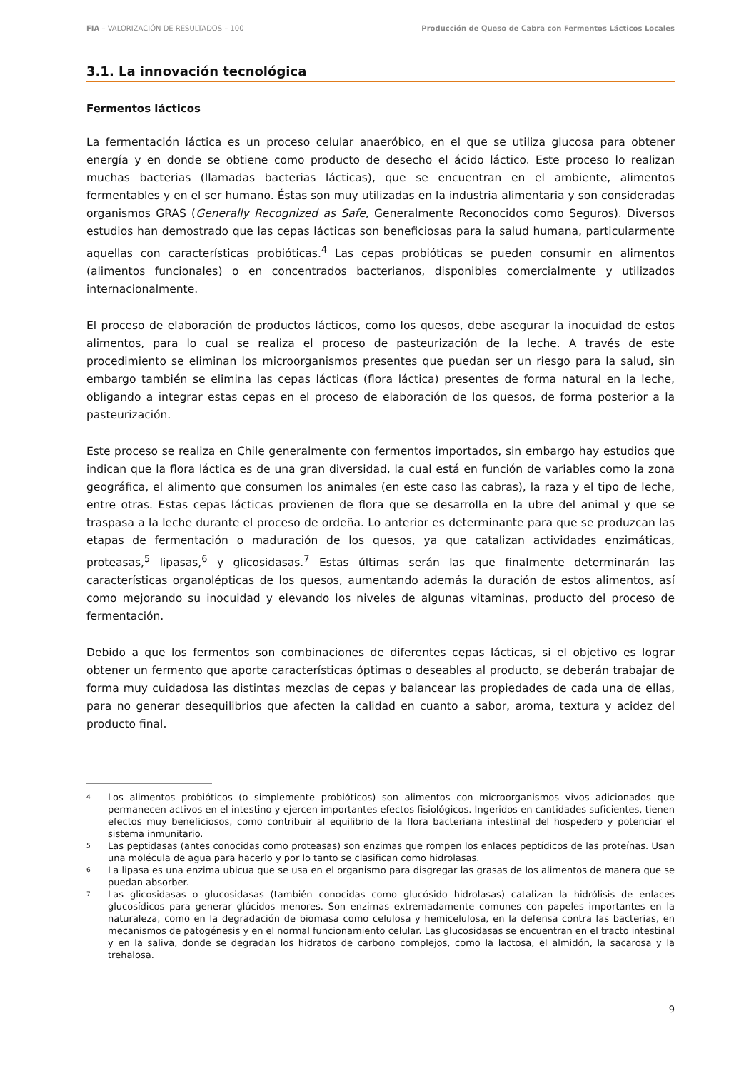FIA – VALORIZACIÓN DE RESULTADOS – 100 Producción de Queso de Cabra con Fermentos Lácticos Locales
3.1. La innovación tecnológica
Fermentos lácticos
La fermentación láctica es un proceso celular anaeróbico, en el que se utiliza glucosa para obtener energía y en donde se obtiene como producto de desecho el ácido láctico. Este proceso lo realizan muchas bacterias (llamadas bacterias lácticas), que se encuentran en el ambiente, alimentos fermentables y en el ser humano. Éstas son muy utilizadas en la industria alimentaria y son consideradas organismos GRAS (Generally Recognized as Safe, Generalmente Reconocidos como Seguros). Diversos estudios han demostrado que las cepas lácticas son beneficiosas para la salud humana, particularmente aquellas con características probióticas.<sup>4</sup> Las cepas probióticas se pueden consumir en alimentos (alimentos funcionales) o en concentrados bacterianos, disponibles comercialmente y utilizados internacionalmente.
El proceso de elaboración de productos lácticos, como los quesos, debe asegurar la inocuidad de estos alimentos, para lo cual se realiza el proceso de pasteurización de la leche. A través de este procedimiento se eliminan los microorganismos presentes que puedan ser un riesgo para la salud, sin embargo también se elimina las cepas lácticas (flora láctica) presentes de forma natural en la leche, obligando a integrar estas cepas en el proceso de elaboración de los quesos, de forma posterior a la pasteurización.
Este proceso se realiza en Chile generalmente con fermentos importados, sin embargo hay estudios que indican que la flora láctica es de una gran diversidad, la cual está en función de variables como la zona geográfica, el alimento que consumen los animales (en este caso las cabras), la raza y el tipo de leche, entre otras. Estas cepas lácticas provienen de flora que se desarrolla en la ubre del animal y que se traspasa a la leche durante el proceso de ordeña. Lo anterior es determinante para que se produzcan las etapas de fermentación o maduración de los quesos, ya que catalizan actividades enzimáticas, proteasas,<sup>5</sup> lipasas,<sup>6</sup> y glicosidasas.<sup>7</sup> Estas últimas serán las que finalmente determinarán las características organolépticas de los quesos, aumentando además la duración de estos alimentos, así como mejorando su inocuidad y elevando los niveles de algunas vitaminas, producto del proceso de fermentación.
Debido a que los fermentos son combinaciones de diferentes cepas lácticas, si el objetivo es lograr obtener un fermento que aporte características óptimas o deseables al producto, se deberán trabajar de forma muy cuidadosa las distintas mezclas de cepas y balancear las propiedades de cada una de ellas, para no generar desequilibrios que afecten la calidad en cuanto a sabor, aroma, textura y acidez del producto final.
4 Los alimentos probióticos (o simplemente probióticos) son alimentos con microorganismos vivos adicionados que permanecen activos en el intestino y ejercen importantes efectos fisiológicos. Ingeridos en cantidades suficientes, tienen efectos muy beneficiosos, como contribuir al equilibrio de la flora bacteriana intestinal del hospedero y potenciar el sistema inmunitario.
5 Las peptidasas (antes conocidas como proteasas) son enzimas que rompen los enlaces peptídicos de las proteínas. Usan una molécula de agua para hacerlo y por lo tanto se clasifican como hidrolasas.
6 La lipasa es una enzima ubicua que se usa en el organismo para disgregar las grasas de los alimentos de manera que se puedan absorber.
7 Las glicosidasas o glucosidasas (también conocidas como glucósido hidrolasas) catalizan la hidrólisis de enlaces glucosídicos para generar glúcidos menores. Son enzimas extremadamente comunes con papeles importantes en la naturaleza, como en la degradación de biomasa como celulosa y hemicelulosa, en la defensa contra las bacterias, en mecanismos de patogénesis y en el normal funcionamiento celular. Las glucosidasas se encuentran en el tracto intestinal y en la saliva, donde se degradan los hidratos de carbono complejos, como la lactosa, el almidón, la sacarosa y la trehalosa.
9